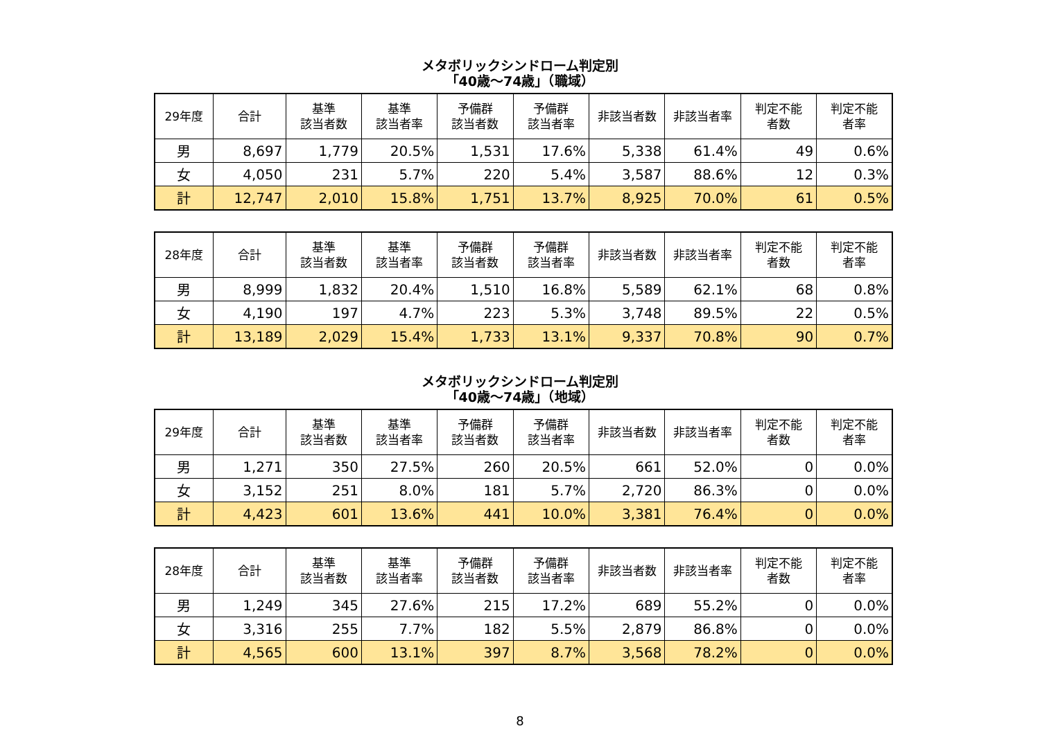メタボリックシンドローム判定別
「40歳～74歳」（職域）
| 29年度 | 合計 | 基準 該当者数 | 基準 該当者率 | 予備群 該当者数 | 予備群 該当者率 | 非該当者数 | 非該当者率 | 判定不能 者数 | 判定不能 者率 |
| --- | --- | --- | --- | --- | --- | --- | --- | --- | --- |
| 男 | 8,697 | 1,779 | 20.5% | 1,531 | 17.6% | 5,338 | 61.4% | 49 | 0.6% |
| 女 | 4,050 | 231 | 5.7% | 220 | 5.4% | 3,587 | 88.6% | 12 | 0.3% |
| 計 | 12,747 | 2,010 | 15.8% | 1,751 | 13.7% | 8,925 | 70.0% | 61 | 0.5% |
| 28年度 | 合計 | 基準 該当者数 | 基準 該当者率 | 予備群 該当者数 | 予備群 該当者率 | 非該当者数 | 非該当者率 | 判定不能 者数 | 判定不能 者率 |
| --- | --- | --- | --- | --- | --- | --- | --- | --- | --- |
| 男 | 8,999 | 1,832 | 20.4% | 1,510 | 16.8% | 5,589 | 62.1% | 68 | 0.8% |
| 女 | 4,190 | 197 | 4.7% | 223 | 5.3% | 3,748 | 89.5% | 22 | 0.5% |
| 計 | 13,189 | 2,029 | 15.4% | 1,733 | 13.1% | 9,337 | 70.8% | 90 | 0.7% |
メタボリックシンドローム判定別
「40歳～74歳」（地域）
| 29年度 | 合計 | 基準 該当者数 | 基準 該当者率 | 予備群 該当者数 | 予備群 該当者率 | 非該当者数 | 非該当者率 | 判定不能 者数 | 判定不能 者率 |
| --- | --- | --- | --- | --- | --- | --- | --- | --- | --- |
| 男 | 1,271 | 350 | 27.5% | 260 | 20.5% | 661 | 52.0% | 0 | 0.0% |
| 女 | 3,152 | 251 | 8.0% | 181 | 5.7% | 2,720 | 86.3% | 0 | 0.0% |
| 計 | 4,423 | 601 | 13.6% | 441 | 10.0% | 3,381 | 76.4% | 0 | 0.0% |
| 28年度 | 合計 | 基準 該当者数 | 基準 該当者率 | 予備群 該当者数 | 予備群 該当者率 | 非該当者数 | 非該当者率 | 判定不能 者数 | 判定不能 者率 |
| --- | --- | --- | --- | --- | --- | --- | --- | --- | --- |
| 男 | 1,249 | 345 | 27.6% | 215 | 17.2% | 689 | 55.2% | 0 | 0.0% |
| 女 | 3,316 | 255 | 7.7% | 182 | 5.5% | 2,879 | 86.8% | 0 | 0.0% |
| 計 | 4,565 | 600 | 13.1% | 397 | 8.7% | 3,568 | 78.2% | 0 | 0.0% |
8